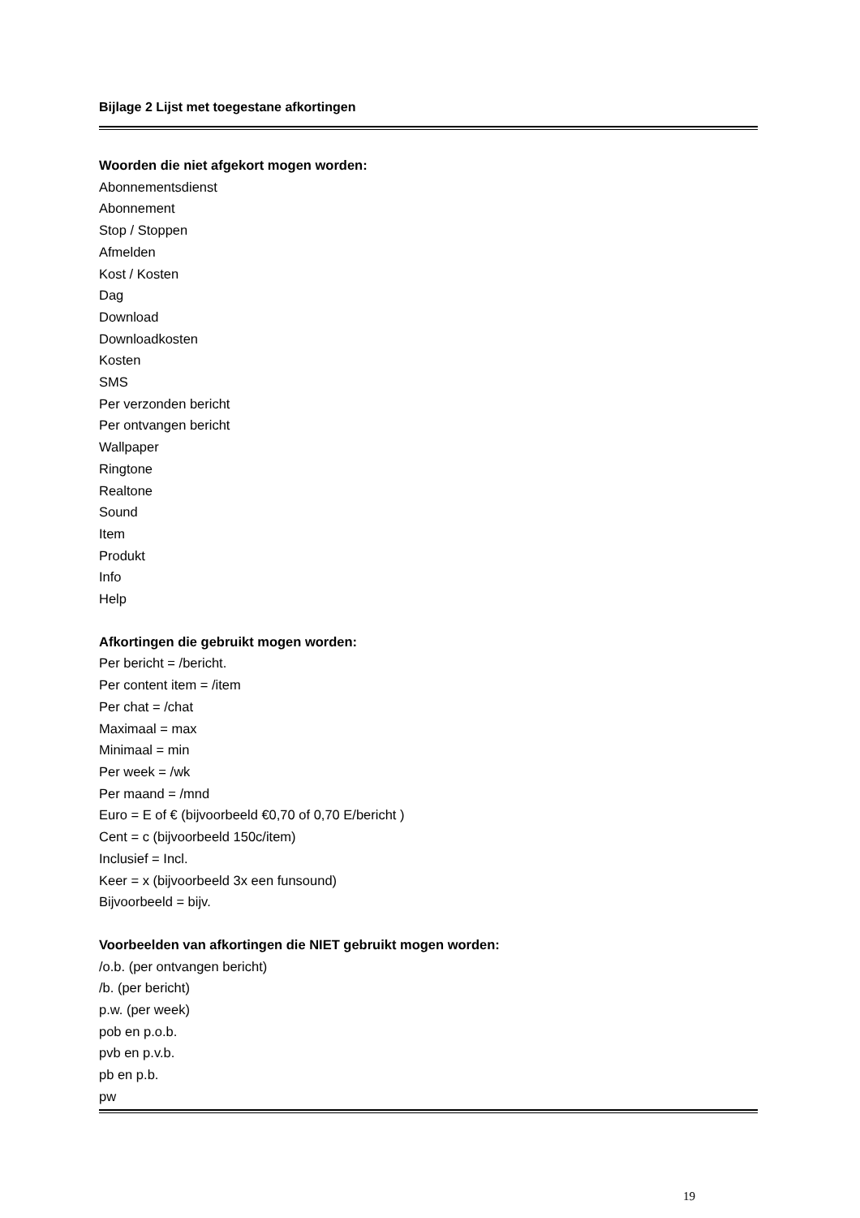Bijlage 2 Lijst met toegestane afkortingen
Woorden die niet afgekort mogen worden:
Abonnementsdienst
Abonnement
Stop / Stoppen
Afmelden
Kost / Kosten
Dag
Download
Downloadkosten
Kosten
SMS
Per verzonden bericht
Per ontvangen bericht
Wallpaper
Ringtone
Realtone
Sound
Item
Produkt
Info
Help
Afkortingen die gebruikt mogen worden:
Per bericht = /bericht.
Per content item = /item
Per chat = /chat
Maximaal = max
Minimaal = min
Per week = /wk
Per maand = /mnd
Euro = E of € (bijvoorbeeld €0,70 of 0,70 E/bericht )
Cent = c (bijvoorbeeld 150c/item)
Inclusief = Incl.
Keer = x (bijvoorbeeld 3x een funsound)
Bijvoorbeeld = bijv.
Voorbeelden van afkortingen die NIET gebruikt mogen worden:
/o.b. (per ontvangen bericht)
/b. (per bericht)
p.w. (per week)
pob en p.o.b.
pvb en p.v.b.
pb en p.b.
pw
19